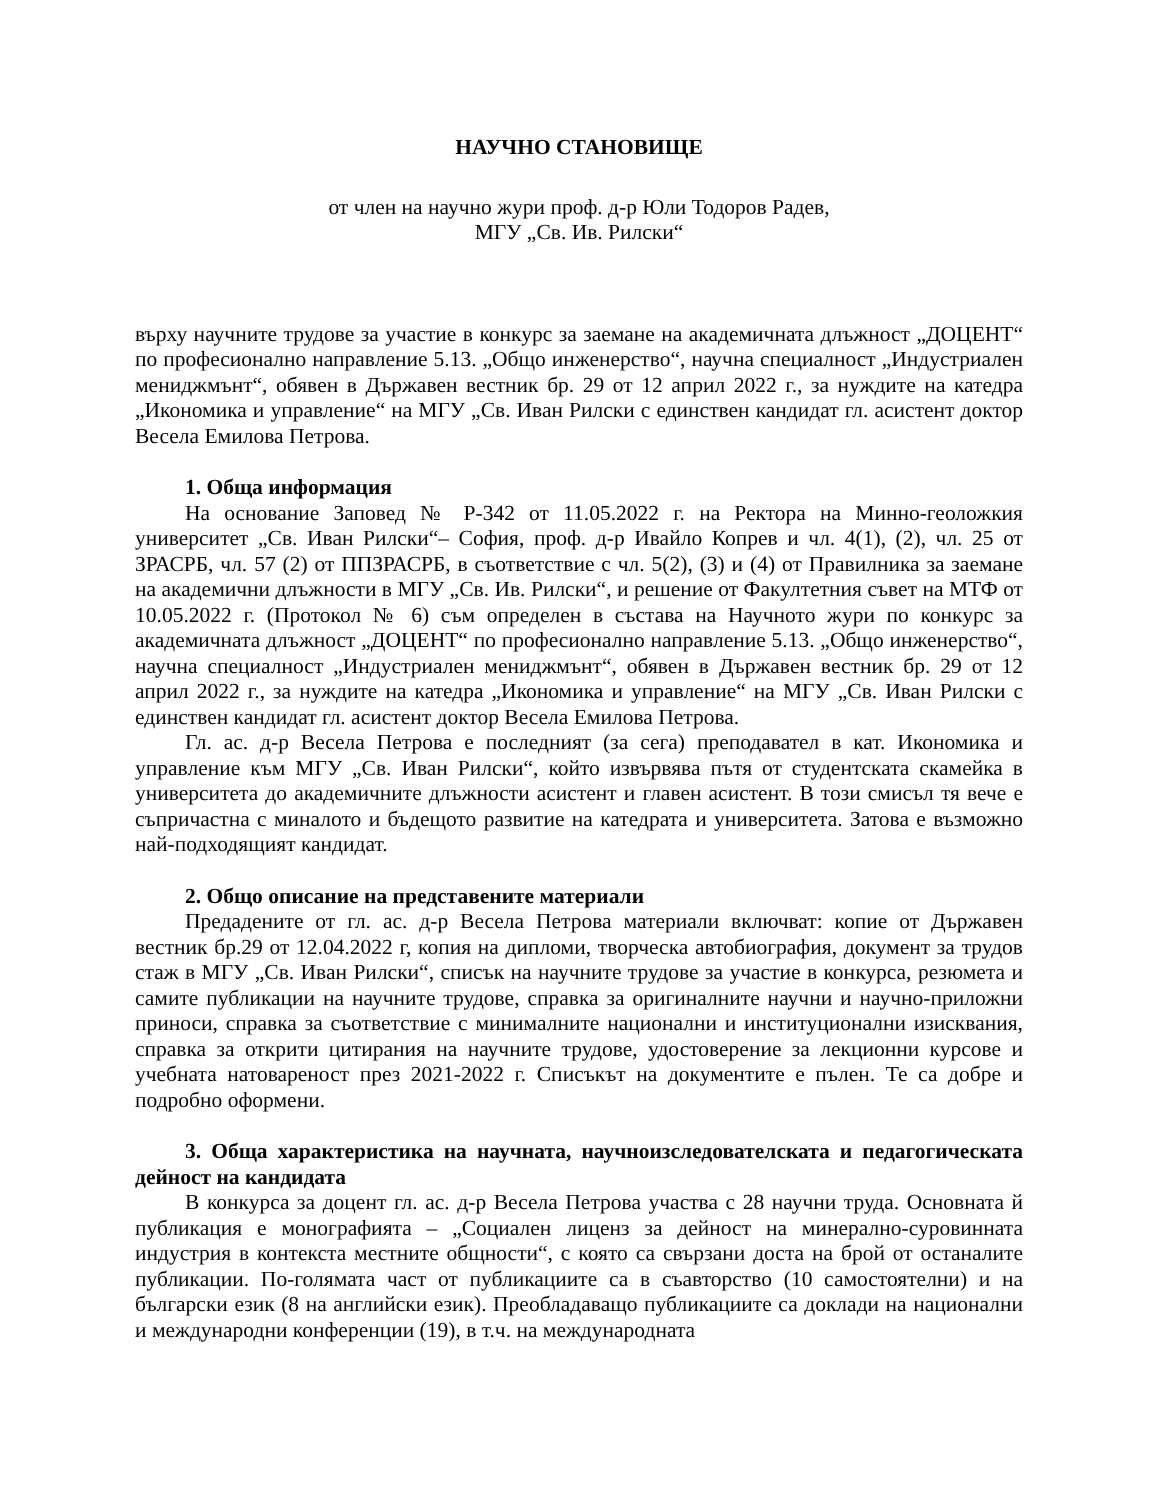НАУЧНО СТАНОВИЩЕ
от член на научно жури проф. д-р Юли Тодоров Радев,
МГУ „Св. Ив. Рилски“
върху научните трудове за участие в конкурс за заемане на академичната длъжност „ДОЦЕНТ“ по професионално направление 5.13. „Общо инженерство“, научна специалност „Индустриален мениджмънт“, обявен в Държавен вестник бр. 29 от 12 април 2022 г., за нуждите на катедра „Икономика и управление“ на МГУ „Св. Иван Рилски с единствен кандидат гл. асистент доктор Весела Емилова Петрова.
1. Обща информация
На основание Заповед № Р-342 от 11.05.2022 г. на Ректора на Минно-геоложкия университет „Св. Иван Рилски“– София, проф. д-р Ивайло Копрев и чл. 4(1), (2), чл. 25 от ЗРАСРБ, чл. 57 (2) от ППЗРАСРБ, в съответствие с чл. 5(2), (3) и (4) от Правилника за заемане на академични длъжности в МГУ „Св. Ив. Рилски“, и решение от Факултетния съвет на МТФ от 10.05.2022 г. (Протокол № 6) съм определен в състава на Научното жури по конкурс за академичната длъжност „ДОЦЕНТ“ по професионално направление 5.13. „Общо инженерство“, научна специалност „Индустриален мениджмънт“, обявен в Държавен вестник бр. 29 от 12 април 2022 г., за нуждите на катедра „Икономика и управление“ на МГУ „Св. Иван Рилски с единствен кандидат гл. асистент доктор Весела Емилова Петрова.
Гл. ас. д-р Весела Петрова е последният (за сега) преподавател в кат. Икономика и управление към МГУ „Св. Иван Рилски“, който извървява пътя от студентската скамейка в университета до академичните длъжности асистент и главен асистент. В този смисъл тя вече е съпричастна с миналото и бъдещото развитие на катедрата и университета. Затова е възможно най-подходящият кандидат.
2. Общо описание на представените материали
Предадените от гл. ас. д-р Весела Петрова материали включват: копие от Държавен вестник бр.29 от 12.04.2022 г, копия на дипломи, творческа автобиография, документ за трудов стаж в МГУ „Св. Иван Рилски“, списък на научните трудове за участие в конкурса, резюмета и самите публикации на научните трудове, справка за оригиналните научни и научно-приложни приноси, справка за съответствие с минималните национални и институционални изисквания, справка за открити цитирания на научните трудове, удостоверение за лекционни курсове и учебната натовареност през 2021-2022 г. Списъкът на документите е пълен. Те са добре и подробно оформени.
3. Обща характеристика на научната, научноизследователската и педагогическата дейност на кандидата
В конкурса за доцент гл. ас. д-р Весела Петрова участва с 28 научни труда. Основната й публикация е монографията – „Социален лиценз за дейност на минерално-суровинната индустрия в контекста местните общности“, с която са свързани доста на брой от останалите публикации. По-голямата част от публикациите са в съавторство (10 самостоятелни) и на български език (8 на английски език). Преобладаващо публикациите са доклади на национални и международни конференции (19), в т.ч. на международната